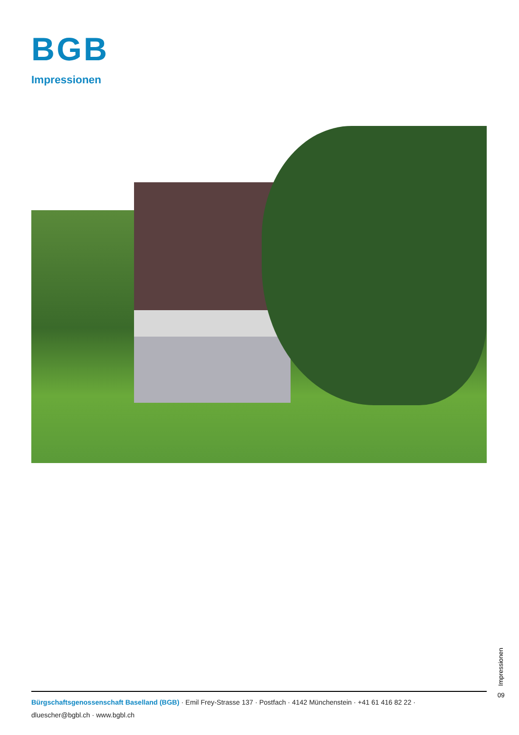BGB
Impressionen
Impressionen
09
Bürgschaftsgenossenschaft Baselland (BGB) · Emil Frey-Strasse 137 · Postfach · 4142 Münchenstein · +41 61 416 82 22 · dluescher@bgbl.ch · www.bgbl.ch